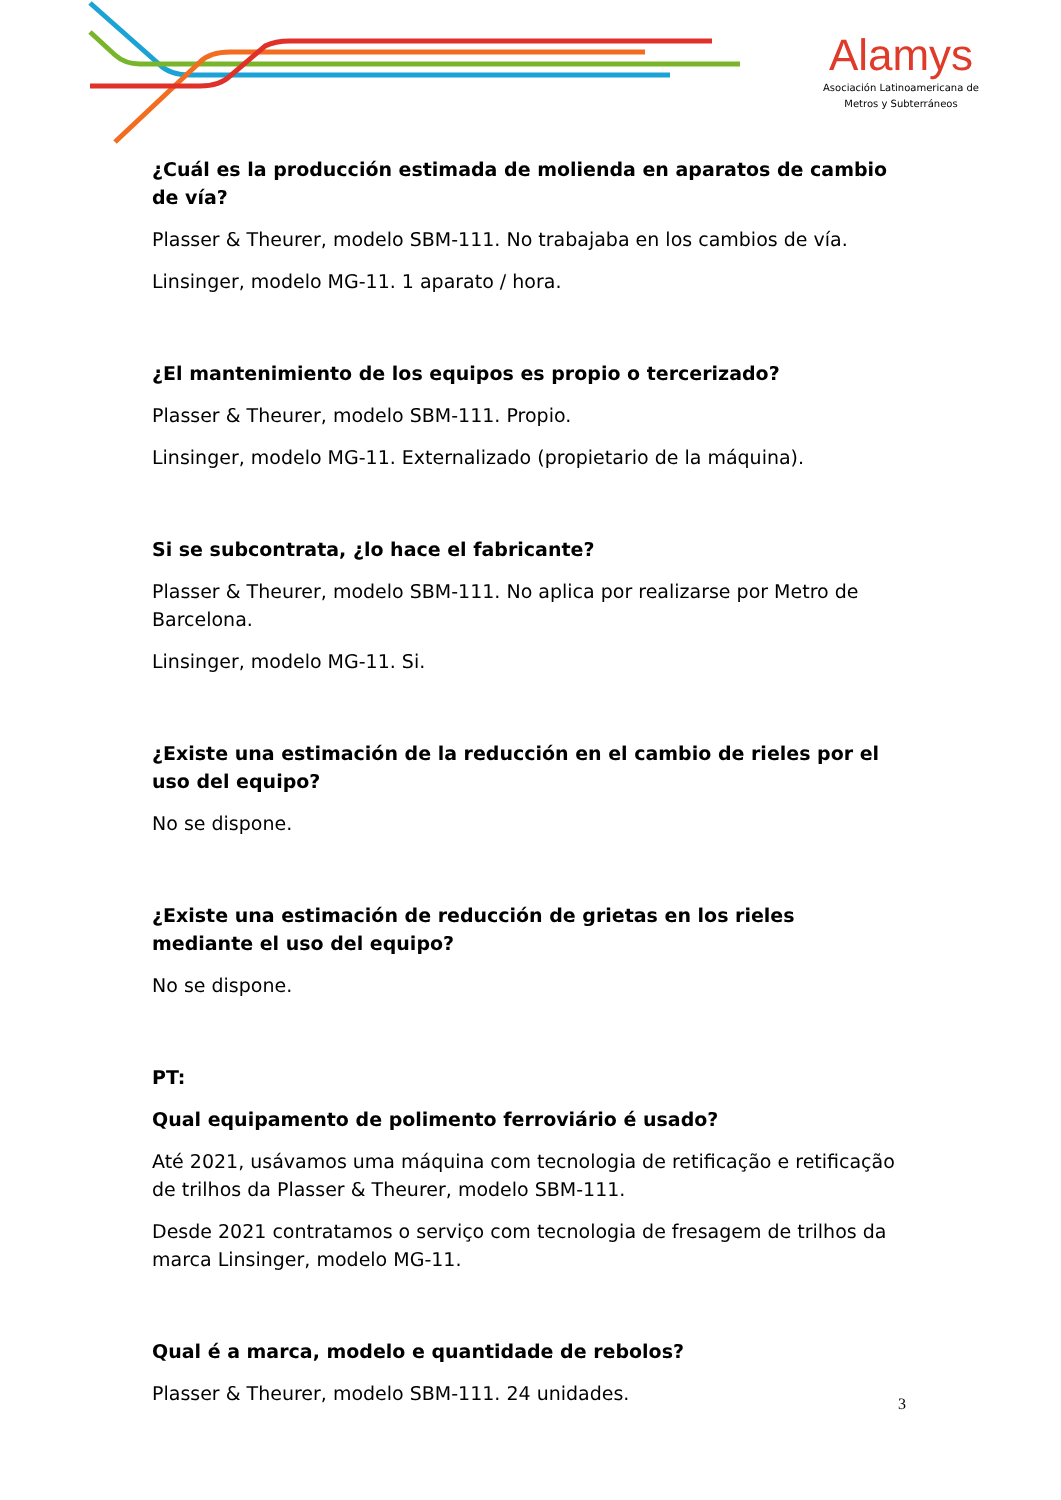Alamys
Asociación Latinoamericana de
Metros y Subterráneos
¿Cuál es la producción estimada de molienda en aparatos de cambio de vía?
Plasser & Theurer, modelo SBM-111. No trabajaba en los cambios de vía.
Linsinger, modelo MG-11. 1 aparato / hora.
¿El mantenimiento de los equipos es propio o tercerizado?
Plasser & Theurer, modelo SBM-111. Propio.
Linsinger, modelo MG-11. Externalizado (propietario de la máquina).
Si se subcontrata, ¿lo hace el fabricante?
Plasser & Theurer, modelo SBM-111. No aplica por realizarse por Metro de Barcelona.
Linsinger, modelo MG-11. Si.
¿Existe una estimación de la reducción en el cambio de rieles por el uso del equipo?
No se dispone.
¿Existe una estimación de reducción de grietas en los rieles mediante el uso del equipo?
No se dispone.
PT:
Qual equipamento de polimento ferroviário é usado?
Até 2021, usávamos uma máquina com tecnologia de retificação e retificação de trilhos da Plasser & Theurer, modelo SBM-111.
Desde 2021 contratamos o serviço com tecnologia de fresagem de trilhos da marca Linsinger, modelo MG-11.
Qual é a marca, modelo e quantidade de rebolos?
Plasser & Theurer, modelo SBM-111. 24 unidades.
3